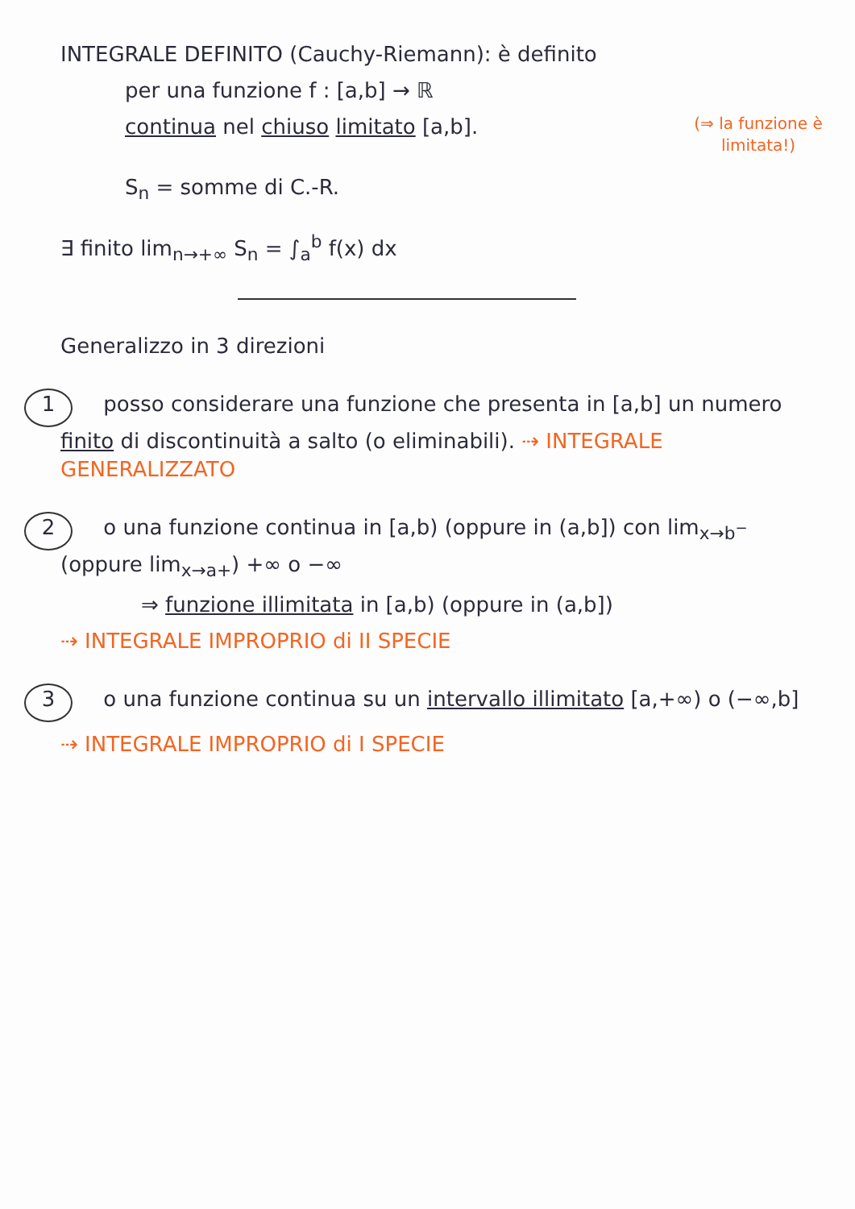INTEGRALE DEFINITO (Cauchy-Riemann): è definito
per una funzione f : [a,b] → ℝ
(⇒ la funzione è limitata!) continua nel chiuso limitato [a,b].
S<sub>n</sub> = somme di C.-R.
∃ finito lim<sub>n→+∞</sub> S<sub>n</sub> = ∫<sub>a</sub><sup>b</sup> f(x) dx
Generalizzo in 3 direzioni
1 posso considerare una funzione che presenta in [a,b] un numero finito di discontinuità a salto (o eliminabili). ⇢ INTEGRALE GENERALIZZATO
2 o una funzione continua in [a,b) (oppure in (a,b]) con lim<sub>x→b<sup>−</sup></sub> (oppure lim<sub>x→a+</sub>) +∞ o −∞
⇒ funzione illimitata in [a,b) (oppure in (a,b])
⇢ INTEGRALE IMPROPRIO di II SPECIE
3 o una funzione continua su un intervallo illimitato [a,+∞) o (−∞,b]
⇢ INTEGRALE IMPROPRIO di I SPECIE